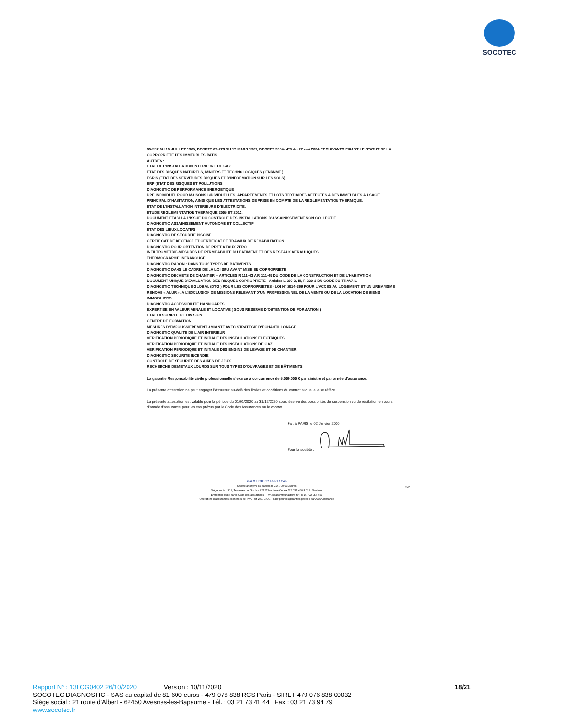SOCOTEC
65-557 DU 10 JUILLET 1965, DECRET 67-223 DU 17 MARS 1967, DECRET 2004- 479 du 27 mai 2004 ET SUIVANTS FIXANT LE STATUT DE LA COPROPRIETE DES IMMEUBLES BATIS.
AUTRES :
ETAT DE L’INSTALLATION INTERIEURE DE GAZ
ETAT DES RISQUES NATURELS, MINIERS ET TECHNOLOGIQUES ( ENRNMT )
ESRIS (ETAT DES SERVITUDES RISQUES ET D'INFORMATION SUR LES SOLS)
ERP (ETAT DES RISQUES ET POLLUTIONS
DIAGNOSTIC DE PERFORMANCE ENERGETIQUE
DPE INDIVIDUEL POUR MAISONS INDIVIDUELLES, APPARTEMENTS ET LOTS TERTIAIRES AFFECTES A DES IMMEUBLES A USAGE PRINCIPAL D’HABITATION, AINSI QUE LES ATTESTATIONS DE PRISE EN COMPTE DE LA REGLEMENTATION THERMIQUE.
ETAT DE L’INSTALLATION INTERIEURE D’ELECTRICITE.
ETUDE REGLEMENTATION THERMIQUE 2005 ET 2012.
DOCUMENT ETABLI A L’ISSUE DU CONTROLE DES INSTALLATIONS D’ASSAINISSEMENT NON COLLECTIF
DIAGNOSTIC ASSAINISSEMENT AUTONOME ET COLLECTIF
ETAT DES LIEUX LOCATIFS
DIAGNOSTIC DE SECURITE PISCINE
CERTIFICAT DE DECENCE ET CERTIFICAT DE TRAVAUX DE REHABILITATION
DIAGNOSTIC POUR OBTENTION DE PRET A TAUX ZERO
INFILTROMETRIE-MESURES DE PERMEABILITE DU BATIMENT ET DES RESEAUX AERAULIQUES
THERMOGRAPHIE INFRAROUGE
DIAGNOSTIC RADON : DANS TOUS TYPES DE BATIMENTS.
DIAGNOSTIC DANS LE CADRE DE LA LOI SRU AVANT MISE EN COPROPRIETE
DIAGNOSTIC DECHETS DE CHANTIER – ARTICLES R 111-43 A R 111-49 DU CODE DE LA CONSTRUCTION ET DE L’HABITATION
DOCUMENT UNIQUE D’EVALUATION DES RISQUES COPROPRIETE - Articles L 230-2, III, R 230-1 DU CODE DU TRAVAIL
DIAGNOSTIC TECHNIQUE GLOBAL (DTG ) POUR LES COPROPRIETES - LOI N° 2014-366 POUR L’ACCES AU LOGEMENT ET UN URBANISME RENOVE « ALUR », A L’EXCLUSION DE MISSIONS RELEVANT D’UN PROFESSIONNEL DE LA VENTE OU DE LA LOCATION DE BIENS IMMOBILIERS.
DIAGNOSTIC ACCESSIBILITE HANDICAPES
EXPERTISE EN VALEUR VENALE ET LOCATIVE ( SOUS RESERVE D’OBTENTION DE FORMATION )
ETAT DESCRIPTIF DE DIVISION
CENTRE DE FORMATION
MESURES D'EMPOUSSIEREMENT AMIANTE AVEC STRATEGIE D'ECHANTILLONAGE
DIAGNOSTIC QUALITÉ DE L'AIR INTERIEUR
VERIFICATION PERIODIQUE ET INITIALE DES INSTALLATIONS ELECTRIQUES
VERIFICATION PERIODIQUE ET INITIALE DES INSTALLATIONS DE GAZ
VERIFICATION PERIODIQUE ET INITIALE DES ENGINS DE LEVAGE ET DE CHANTIER
DIAGNOSTIC SECURITE INCENDIE
CONTROLE DE SÉCURITÉ DES AIRES DE JEUX
RECHERCHE DE METAUX LOURDS SUR TOUS TYPES D'OUVRAGES ET DE BÂTIMENTS
La garantie Responsabilité civile professionnelle s’exerce à concurrence de 5.000.000 € par sinistre et par année d’assurance.
La présente attestation ne peut engager l’Assureur au-delà des limites et conditions du contrat auquel elle se réfère.
La présente attestation est valable pour la période du 01/01/2020 au 31/12/2020 sous réserve des possibilités de suspension ou de résiliation en cours d’année d’assurance pour les cas prévus par le Code des Assurances ou le contrat.
Fait à PARIS le 02 Janvier 2020
Pour la société :
AXA France IARD SA
Société anonyme au capital de 214 799 030 Euros
Siège social : 313, Terrasses de l'Arche - 92727 Nanterre Cedex 722 057 460 R.C.S. Nanterre
Entreprise régie par le Code des assurances - TVA intracommunautaire n° FR 14 722 057 460
Opérations d'assurances exonérées de TVA - art. 261-C CGI - sauf pour les garanties portées par AXA Assistance
2/2
Rapport N° : 13LCG0402 26/10/2020 Version : 10/11/2020 18/21
SOCOTEC DIAGNOSTIC - SAS au capital de 81 600 euros - 479 076 838 RCS Paris - SIRET 479 076 838 00032
Siège social : 21 route d'Albert - 62450 Avesnes-les-Bapaume - Tél. : 03 21 73 41 44 Fax : 03 21 73 94 79
www.socotec.fr